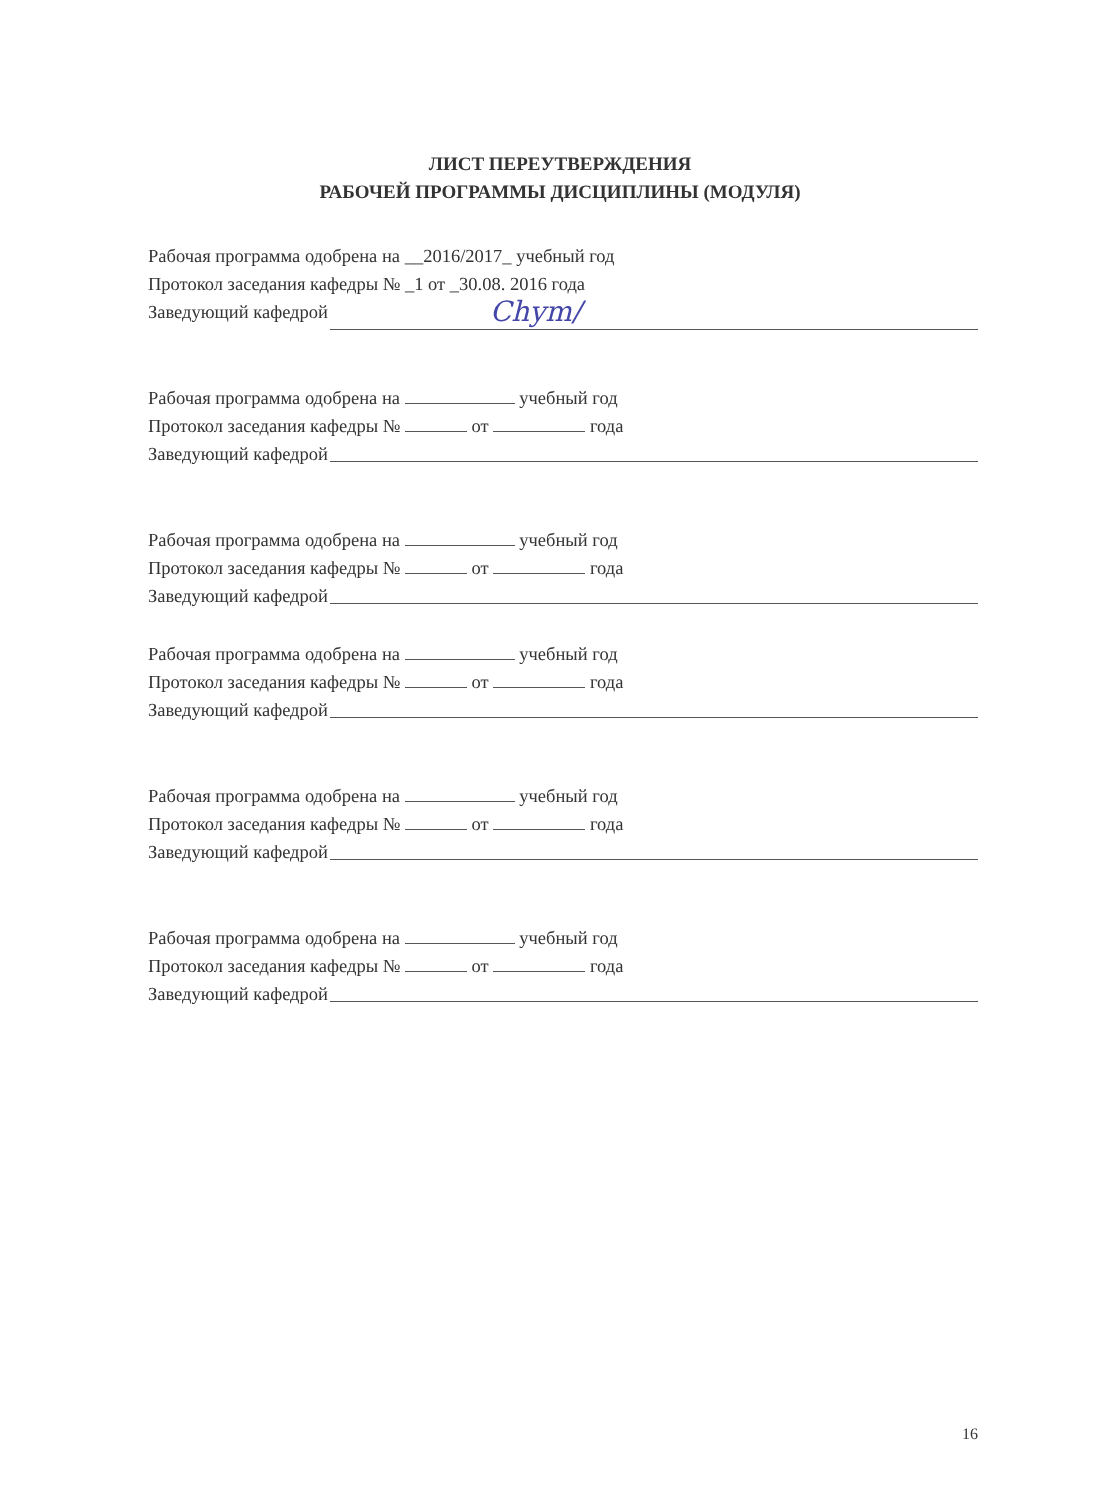ЛИСТ ПЕРЕУТВЕРЖДЕНИЯ
РАБОЧЕЙ ПРОГРАММЫ ДИСЦИПЛИНЫ (МОДУЛЯ)
Рабочая программа одобрена на __2016/2017_ учебный год
Протокол заседания кафедры № _1 от _30.08. 2016 года
Заведующий кафедрой Chym/
Рабочая программа одобрена на учебный год
Протокол заседания кафедры № от года
Заведующий кафедрой
Рабочая программа одобрена на учебный год
Протокол заседания кафедры № от года
Заведующий кафедрой
Рабочая программа одобрена на учебный год
Протокол заседания кафедры № от года
Заведующий кафедрой
Рабочая программа одобрена на учебный год
Протокол заседания кафедры № от года
Заведующий кафедрой
Рабочая программа одобрена на учебный год
Протокол заседания кафедры № от года
Заведующий кафедрой
16